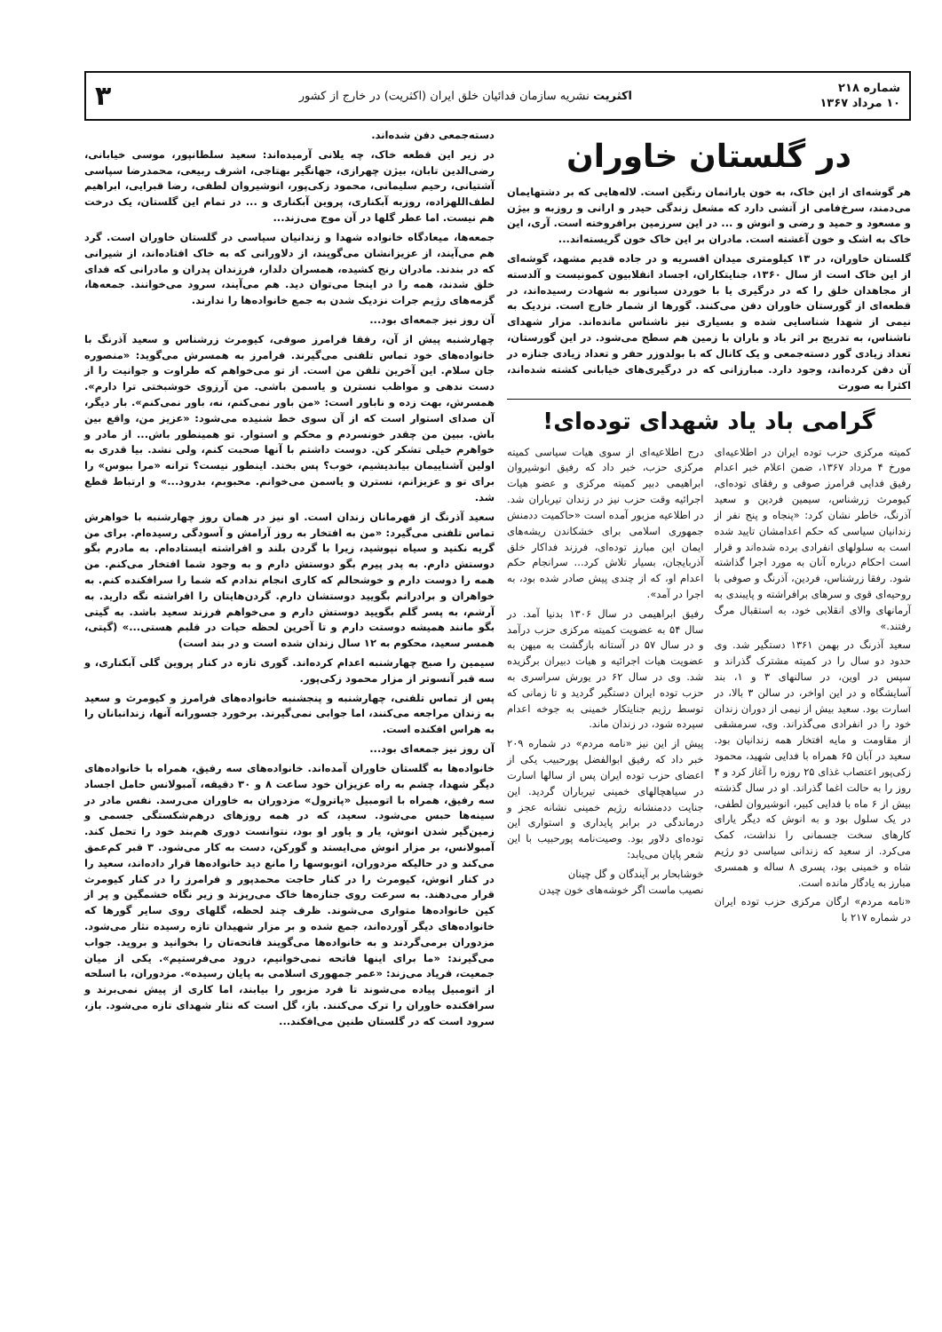شماره ۲۱۸
۱۰ مرداد ۱۳۶۷
اکثریت نشریه سازمان فدائیان خلق ایران (اکثریت) در خارج از کشور
۳
در گلستان خاوران
هر گوشه‌ای از این خاک، به خون یارانمان رنگین است. لاله‌هایی که بر دشتهایمان می‌دمند، سرخ‌فامی از آتشی دارد که مشعل زندگی حیدر و ارانی و روزبه و بیژن و مسعود و حمید و رضی و انوش و ... در این سرزمین برافروخته است. آری، این خاک به اشک و خون آغشته است. مادران بر این خاک خون گریسته‌اند...
گلستان خاوران، در ۱۳ کیلومتری میدان افسریه و در جاده قدیم مشهد، گوشه‌ای از این خاک است از سال ۱۳۶۰، جنایتکاران، اجساد انقلابیون کمونیست و آلدسته از مجاهدان خلق را که در درگیری یا با خوردن سیانور به شهادت رسیده‌اند، در قطعه‌ای از گورستان خاوران دفن می‌کنند. گورها از شمار خارج است. نزدیک به نیمی از شهدا شناسایی شده و بسیاری نیز ناشناس مانده‌اند. مزار شهدای ناشناس، به تدریج بر اثر باد و باران با زمین هم سطح می‌شود. در این گورستان، تعداد زیادی گور دسته‌جمعی و یک کانال که با بولدوزر حفر و تعداد زیادی جنازه در آن دفن کرده‌اند، وجود دارد. مبارزانی که در درگیری‌های خیابانی کشته شده‌اند، اکثرا به صورت
گرامی باد یاد شهدای توده‌ای!
کمیته مرکزی حزب توده ایران در اطلاعیه‌ای مورخ ۴ مرداد ۱۳۶۷، ضمن اعلام خبر اعدام رفیق فدایی فرامرز صوفی و رفقای توده‌ای، کیومرث زرشناس، سیمین فردین و سعید آذرنگ، خاطر نشان کرد: «پنجاه و پنج نفر از زندانیان سیاسی که حکم اعدامشان تایید شده است به سلولهای انفرادی برده شده‌اند و قرار است احکام درباره آنان به مورد اجرا گذاشته شود. رفقا زرشناس، فردین، آذرنگ و صوفی با روحیه‌ای قوی و سرهای برافراشته و پایبندی به آرمانهای والای انقلابی خود، به استقبال مرگ رفتند.»
سعید آذرنگ در بهمن ۱۳۶۱ دستگیر شد. وی حدود دو سال را در کمیته مشترک گذراند و سپس در اوین، در سالنهای ۳ و ۱، بند آسایشگاه و در این اواخر، در سالن ۳ بالا، در اسارت بود. سعید بیش از نیمی از دوران زندان خود را در انفرادی می‌گذراند. وی، سرمشقی از مقاومت و مایه افتخار همه زندانیان بود. سعید در آبان ۶۵ همراه با فدایی شهید، محمود زکی‌پور اعتصاب غذای ۲۵ روزه را آغاز کرد و ۴ روز را به حالت اغما گذراند. او در سال گذشته بیش از ۶ ماه با فدایی کبیر، انوشیروان لطفی، در یک سلول بود و به انوش که دیگر یارای کارهای سخت جسمانی را نداشت، کمک می‌کرد. از سعید که زندانی سیاسی دو رژیم شاه و خمینی بود، پسری ۸ ساله و همسری مبارز به یادگار مانده است.
«نامه مردم» ارگان مرکزی حزب توده ایران در شماره ۲۱۷ با
درج اطلاعیه‌ای از سوی هیات سیاسی کمیته مرکزی حزب، خبر داد که رفیق انوشیروان ابراهیمی دبیر کمیته مرکزی و عضو هیات اجرائیه وقت حزب نیز در زندان تیرباران شد. در اطلاعیه مزبور آمده است «حاکمیت ددمنش جمهوری اسلامی برای خشکاندن ریشه‌های ایمان این مبارز توده‌ای، فرزند فداکار خلق آذربایجان، بسیار تلاش کرد... سرانجام حکم اعدام او، که از چندی پیش صادر شده بود، به اجرا در آمد».
رفیق ابراهیمی در سال ۱۳۰۶ بدنیا آمد. در سال ۵۴ به عضویت کمیته مرکزی حزب درآمد و در سال ۵۷ در آستانه بازگشت به میهن به عضویت هیات اجرائیه و هیات دبیران برگزیده شد. وی در سال ۶۲ در یورش سراسری به حزب توده ایران دستگیر گردید و تا زمانی که توسط رژیم جنایتکار خمینی به جوخه اعدام سپرده شود، در زندان ماند.
پیش از این نیز «نامه مردم» در شماره ۲۰۹ خبر داد که رفیق ابوالفضل پورحبیب یکی از اعضای حزب توده ایران پس از سالها اسارت در سیاهچالهای خمینی تیرباران گردید. این جنایت ددمنشانه رژیم خمینی نشانه عجز و درماندگی در برابر پایداری و استواری این توده‌ای دلاور بود. وصیت‌نامه پورحبیب با این شعر پایان می‌یابد:
خوشابحار بر آیندگان و گل چینان
نصیب ماست اگر خوشه‌های خون چیدن
دسته‌جمعی دفن شده‌اند.
در زیر این قطعه خاک، چه یلانی آرمیده‌اند: سعید سلطانپور، موسی خیابانی، رضی‌الدین تابان، بیژن چهرازی، جهانگیر بهتاجی، اشرف ربیعی، محمدرضا سپاسی آشتیانی، رحیم سلیمانی، محمود زکی‌پور، انوشیروان لطفی، رضا قبرایی، ابراهیم لطف‌اللهزاده، روزبه آبکناری، پروین آبکناری و ... در تمام این گلستان، یک درخت هم نیست. اما عطر گلها در آن موج می‌زند...
جمعه‌ها، میعادگاه خانواده شهدا و زندانیان سیاسی در گلستان خاوران است. گرد هم می‌آیند، از عزیزانشان می‌گویند، از دلاورانی که به خاک افتاده‌اند، از شیرانی که در بندند. مادران رنج کشیده، همسران دلدار، فرزندان پدران و مادرانی که فدای خلق شدند، همه را در اینجا می‌توان دید. هم می‌آیند، سرود می‌خوانند. جمعه‌ها، گزمه‌های رژیم جرات نزدیک شدن به جمع خانواده‌ها را ندارند.
آن روز نیز جمعه‌ای بود...
چهارشنبه پیش از آن، رفقا فرامرز صوفی، کیومرث زرشناس و سعید آذرنگ با خانواده‌های خود تماس تلفنی می‌گیرند. فرامرز به همسرش می‌گوید: «منصوره جان سلام. این آخرین تلفن من است. از تو می‌خواهم که طراوت و جوانیت را از دست ندهی و مواظب نسترن و یاسمن باشی. من آرزوی خوشبختی ترا دارم». همسرش، بهت زده و ناباور است: «من باور نمی‌کنم، نه، باور نمی‌کنم». بار دیگر، آن صدای استوار است که از آن سوی خط شنیده می‌شود: «عزیز من، واقع بین باش. ببین من چقدر خونسردم و محکم و استوار. تو همینطور باش... از مادر و خواهرم خیلی تشکر کن. دوست داشتم با آنها صحبت کنم، ولی نشد. بیا قدری به اولین آشناییمان بیاندیشیم، خوب؟ پس بخند. اینطور نیست؟ ترانه «مرا ببوس» را برای تو و عزیزانم، نسترن و یاسمن می‌خوانم. محبوبم، بدرود...» و ارتباط قطع شد.
سعید آذرنگ از قهرمانان زندان است. او نیز در همان روز چهارشنبه با خواهرش تماس تلفنی می‌گیرد: «من به افتخار به روز آرامش و آسودگی رسیده‌ام. برای من گریه نکنید و سیاه نپوشید، زیرا با گردن بلند و افراشته ایستاده‌ام. به مادرم بگو دوستش دارم. به پدر پیرم بگو دوستش دارم و به وجود شما افتخار می‌کنم. من همه را دوست دارم و خوشحالم که کاری انجام ندادم که شما را سرافکنده کنم. به خواهران و برادرانم بگویید دوستشان دارم. گردن‌هایتان را افراشته نگه دارید. به آرشم، به پسر گلم بگویید دوستش دارم و می‌خواهم فرزند سعید باشد. به گیتی بگو مانند همیشه دوستت دارم و تا آخرین لحظه حیات در قلبم هستی...» (گیتی، همسر سعید، محکوم به ۱۲ سال زندان شده است و در بند است)
سیمین را صبح چهارشنبه اعدام کرده‌اند. گوری تازه در کنار پروین گلی آبکناری، و سه قبر آنسوتر از مزار محمود زکی‌پور.
پس از تماس تلفنی، چهارشنبه و پنجشنبه خانواده‌های فرامرز و کیومرث و سعید به زندان مراجعه می‌کنند، اما جوابی نمی‌گیرند. برخورد جسورانه آنها، زندانبانان را به هراس افکنده است.
آن روز نیز جمعه‌ای بود...
خانواده‌ها به گلستان خاوران آمده‌اند. خانواده‌های سه رفیق، همراه با خانواده‌های دیگر شهدا، چشم به راه عزیزان خود ساعت ۸ و ۳۰ دقیقه، آمبولانس حامل اجساد سه رفیق، همراه با اتومبیل «پاترول» مزدوران به خاوران می‌رسد. نفس مادر در سینه‌ها حبس می‌شود. سعید، که در همه روزهای درهم‌شکستگی جسمی و زمین‌گیر شدن انوش، یار و یاور او بود، نتوانست دوری هم‌بند خود را تحمل کند. آمبولانس، بر مزار انوش می‌ایستد و گورکن، دست به کار می‌شود. ۳ قبر کم‌عمق می‌کند و در حالیکه مزدوران، اتوبوسها را مانع دید خانواده‌ها قرار داده‌اند، سعید را در کنار انوش، کیومرث را در کنار حاجت محمدپور و فرامرز را در کنار کیومرث قرار می‌دهند. به سرعت روی جنازه‌ها خاک می‌ریزند و زیر نگاه خشمگین و پر از کین خانواده‌ها متواری می‌شوند. ظرف چند لحظه، گلهای روی سایر گورها که خانواده‌های دیگر آورده‌اند، جمع شده و بر مزار شهیدان تازه رسیده نثار می‌شود. مزدوران برمی‌گردند و به خانواده‌ها می‌گویند فاتحه‌تان را بخوانید و بروید. جواب می‌گیرند: «ما برای اینها فاتحه نمی‌خوانیم، درود می‌فرستیم». یکی از میان جمعیت، فریاد می‌زند: «عمر جمهوری اسلامی به پایان رسیده». مزدوران، با اسلحه از اتومبیل پیاده می‌شوند تا فرد مزبور را بیابند، اما کاری از پیش نمی‌برند و سرافکنده خاوران را ترک می‌کنند. باز، گل است که نثار شهدای تازه می‌شود. باز، سرود است که در گلستان طنین می‌افکند...